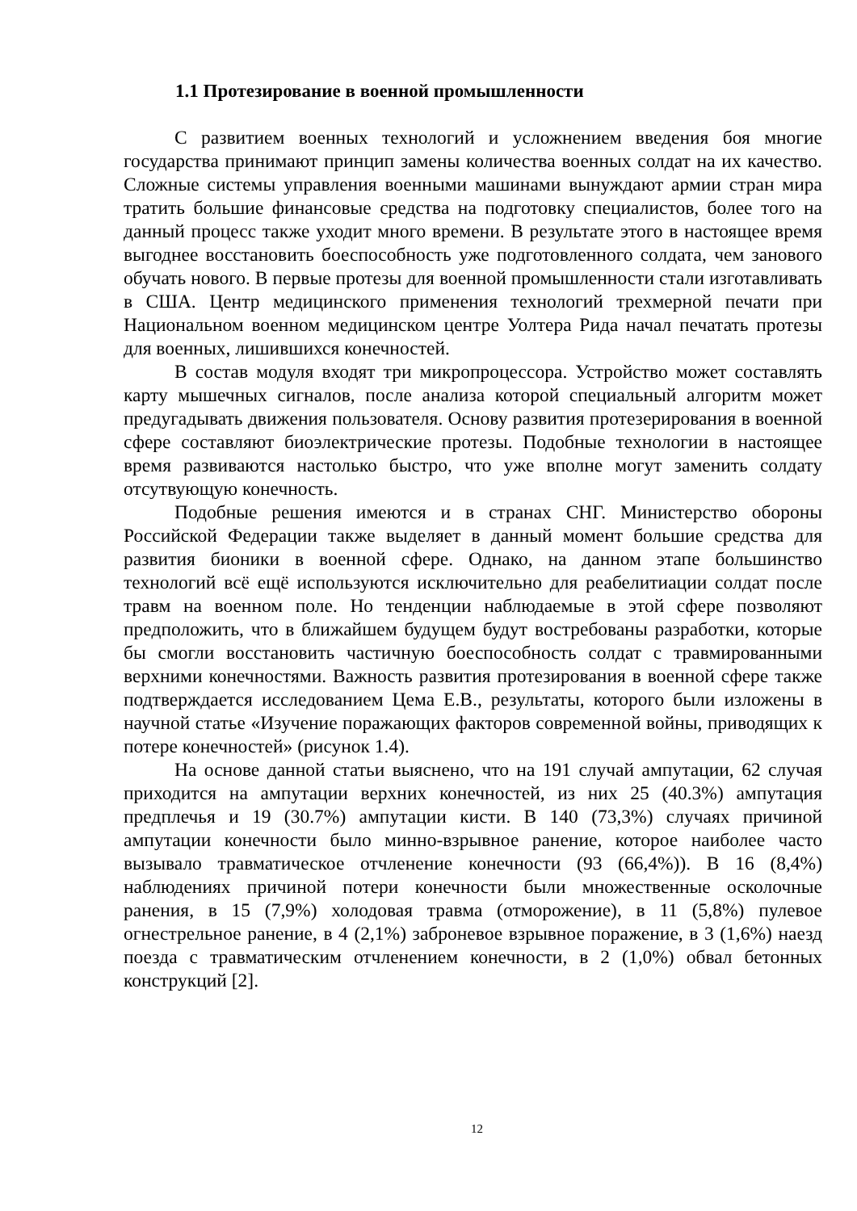1.1 Протезирование в военной промышленности
С развитием военных технологий и усложнением введения боя многие государства принимают принцип замены количества военных солдат на их качество. Сложные системы управления военными машинами вынуждают армии стран мира тратить большие финансовые средства на подготовку специалистов, более того на данный процесс также уходит много времени. В результате этого в настоящее время выгоднее восстановить боеспособность уже подготовленного солдата, чем занового обучать нового. В первые протезы для военной промышленности стали изготавливать в США. Центр медицинского применения технологий трехмерной печати при Национальном военном медицинском центре Уолтера Рида начал печатать протезы для военных, лишившихся конечностей.
В состав модуля входят три микропроцессора. Устройство может составлять карту мышечных сигналов, после анализа которой специальный алгоритм может предугадывать движения пользователя. Основу развития протезерирования в военной сфере составляют биоэлектрические протезы. Подобные технологии в настоящее время развиваются настолько быстро, что уже вполне могут заменить солдату отсутвующую конечность.
Подобные решения имеются и в странах СНГ. Министерство обороны Российской Федерации также выделяет в данный момент большие средства для развития бионики в военной сфере. Однако, на данном этапе большинство технологий всё ещё используются исключительно для реабелитиации солдат после травм на военном поле. Но тенденции наблюдаемые в этой сфере позволяют предположить, что в ближайшем будущем будут востребованы разработки, которые бы смогли восстановить частичную боеспособность солдат с травмированными верхними конечностями. Важность развития протезирования в военной сфере также подтверждается исследованием Цема Е.В., результаты, которого были изложены в научной статье «Изучение поражающих факторов современной войны, приводящих к потере конечностей» (рисунок 1.4).
На основе данной статьи выяснено, что на 191 случай ампутации, 62 случая приходится на ампутации верхних конечностей, из них 25 (40.3%) ампутация предплечья и 19 (30.7%) ампутации кисти. В 140 (73,3%) случаях причиной ампутации конечности было минно-взрывное ранение, которое наиболее часто вызывало травматическое отчленение конечности (93 (66,4%)). В 16 (8,4%) наблюдениях причиной потери конечности были множественные осколочные ранения, в 15 (7,9%) холодовая травма (отморожение), в 11 (5,8%) пулевое огнестрельное ранение, в 4 (2,1%) заброневое взрывное поражение, в 3 (1,6%) наезд поезда с травматическим отчленением конечности, в 2 (1,0%) обвал бетонных конструкций [2].
12